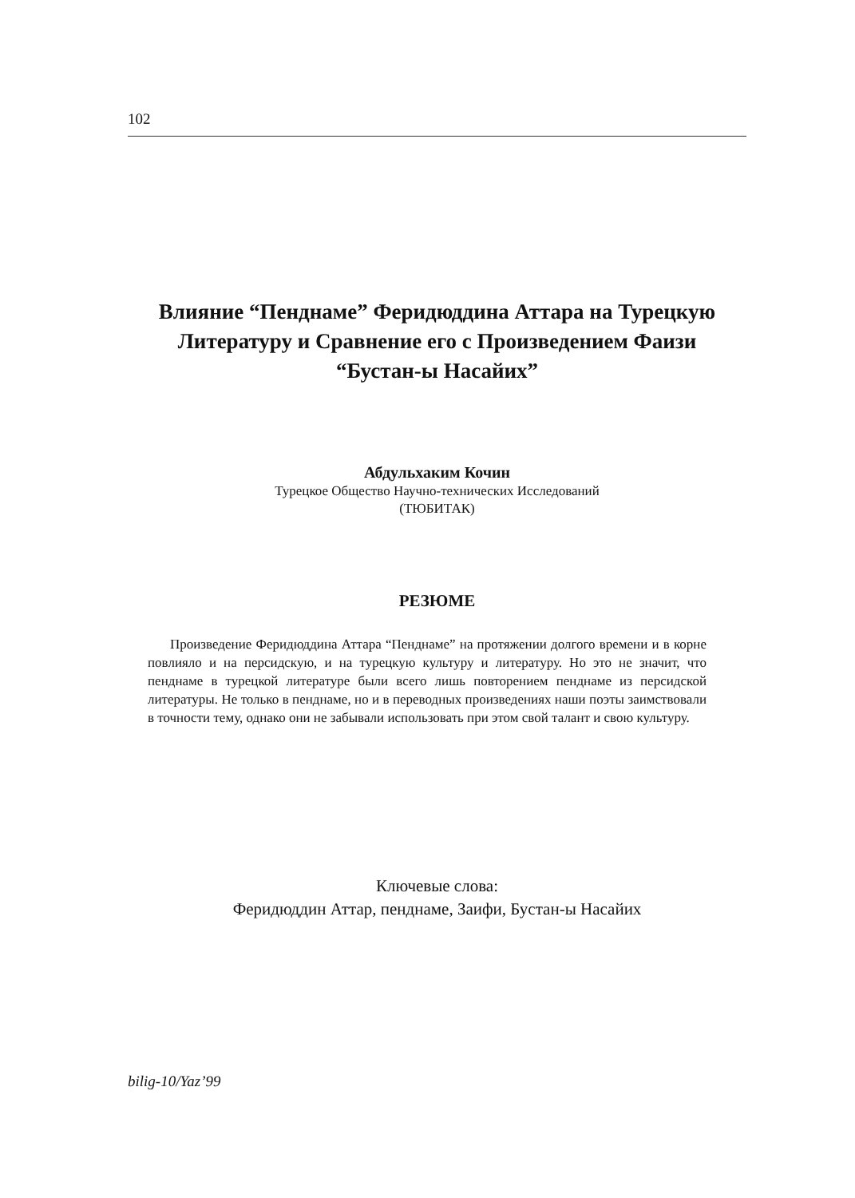102
Влияние “Пенднаме” Феридюддина Аттара на Турецкую
Литературу и Сравнение его с Произведением Фаизи
“Бустан-ы Насайих”
Абдульхаким Кочин
Турецкое Общество Научно-технических Исследований
(ТЮБИТАК)
РЕЗЮМЕ
Произведение Феридюддина Аттара “Пенднаме” на протяжении долгого времени и в корне повлияло и на персидскую, и на турецкую культуру и литературу. Но это не значит, что пенднаме в турецкой литературе были всего лишь повторением пенднаме из персидской литературы. Не только в пенднаме, но и в переводных произведениях наши поэты заимствовали в точности тему, однако они не забывали использовать при этом свой талант и свою культуру.
Ключевые слова:
Феридюддин Аттар, пенднаме, Заифи, Бустан-ы Насайих
bilig-10/Yaz’99